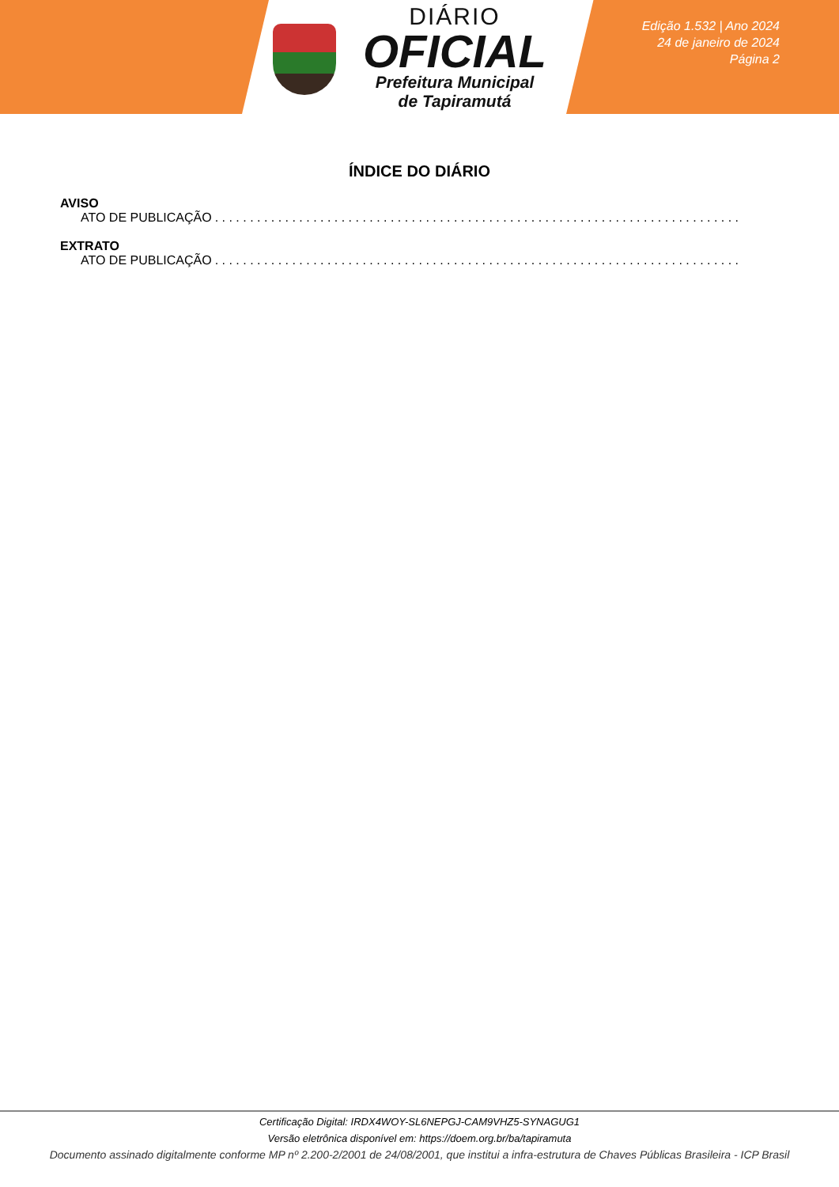DIÁRIO
OFICIAL
Prefeitura Municipal
de Tapiramutá
Edição 1.532 | Ano 2024
24 de janeiro de 2024
Página 2
ÍNDICE DO DIÁRIO
AVISO
ATO DE PUBLICAÇÃO. . . . . . . . . . . . . . . . . . . . . . . . . . . . . . . . . . . . . . . . . . . . . . . . . . . . . . . . . . . . . . . . . . . . . . . . . . . . . . . . . . . . .
EXTRATO
ATO DE PUBLICAÇÃO. . . . . . . . . . . . . . . . . . . . . . . . . . . . . . . . . . . . . . . . . . . . . . . . . . . . . . . . . . . . . . . . . . . . . . . . . . . . . . . . . . . . .
Certificação Digital: IRDX4WOY-SL6NEPGJ-CAM9VHZ5-SYNAGUG1
Versão eletrônica disponível em: https://doem.org.br/ba/tapiramuta
Documento assinado digitalmente conforme MP nº 2.200-2/2001 de 24/08/2001, que institui a infra-estrutura de Chaves Públicas Brasileira - ICP Brasil